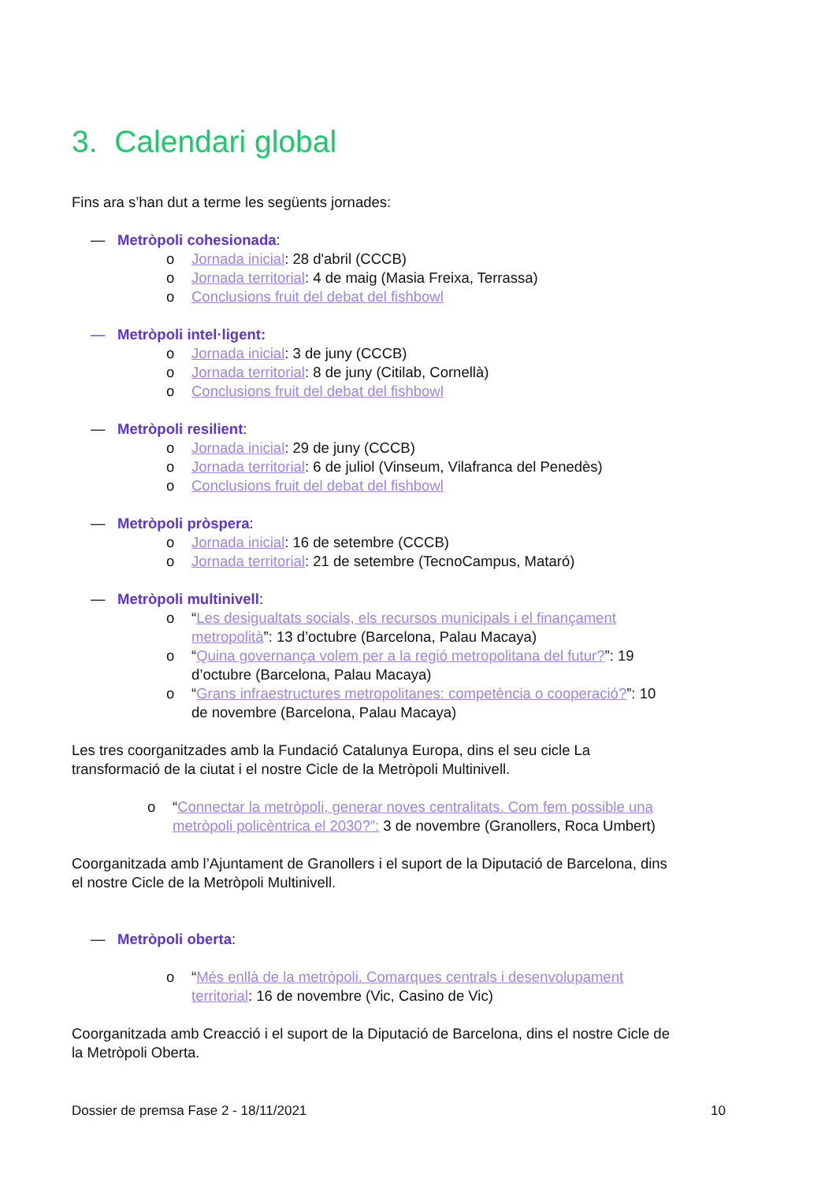3. Calendari global
Fins ara s’han dut a terme les següents jornades:
— Metròpoli cohesionada:
o Jornada inicial: 28 d'abril (CCCB)
o Jornada territorial: 4 de maig (Masia Freixa, Terrassa)
o Conclusions fruit del debat del fishbowl
— Metròpoli intel·ligent:
o Jornada inicial: 3 de juny (CCCB)
o Jornada territorial: 8 de juny (Citilab, Cornellà)
o Conclusions fruit del debat del fishbowl
— Metròpoli resilient:
o Jornada inicial: 29 de juny (CCCB)
o Jornada territorial: 6 de juliol (Vinseum, Vilafranca del Penedès)
o Conclusions fruit del debat del fishbowl
— Metròpoli pròspera:
o Jornada inicial: 16 de setembre (CCCB)
o Jornada territorial: 21 de setembre (TecnoCampus, Mataró)
— Metròpoli multinivell:
o “Les desigualtats socials, els recursos municipals i el finançament metropolità”: 13 d’octubre (Barcelona, Palau Macaya)
o “Quina governança volem per a la regió metropolitana del futur?”: 19 d’octubre (Barcelona, Palau Macaya)
o “Grans infraestructures metropolitanes: competència o cooperació?”: 10 de novembre (Barcelona, Palau Macaya)
Les tres coorganitzades amb la Fundació Catalunya Europa, dins el seu cicle La transformació de la ciutat i el nostre Cicle de la Metròpoli Multinivell.
o “Connectar la metròpoli, generar noves centralitats. Com fem possible una metròpoli policèntrica el 2030?”: 3 de novembre (Granollers, Roca Umbert)
Coorganitzada amb l’Ajuntament de Granollers i el suport de la Diputació de Barcelona, dins el nostre Cicle de la Metròpoli Multinivell.
— Metròpoli oberta:
o “Més enllà de la metròpoli. Comarques centrals i desenvolupament territorial: 16 de novembre (Vic, Casino de Vic)
Coorganitzada amb Creacció i el suport de la Diputació de Barcelona, dins el nostre Cicle de la Metròpoli Oberta.
Dossier de premsa Fase 2 - 18/11/2021 10